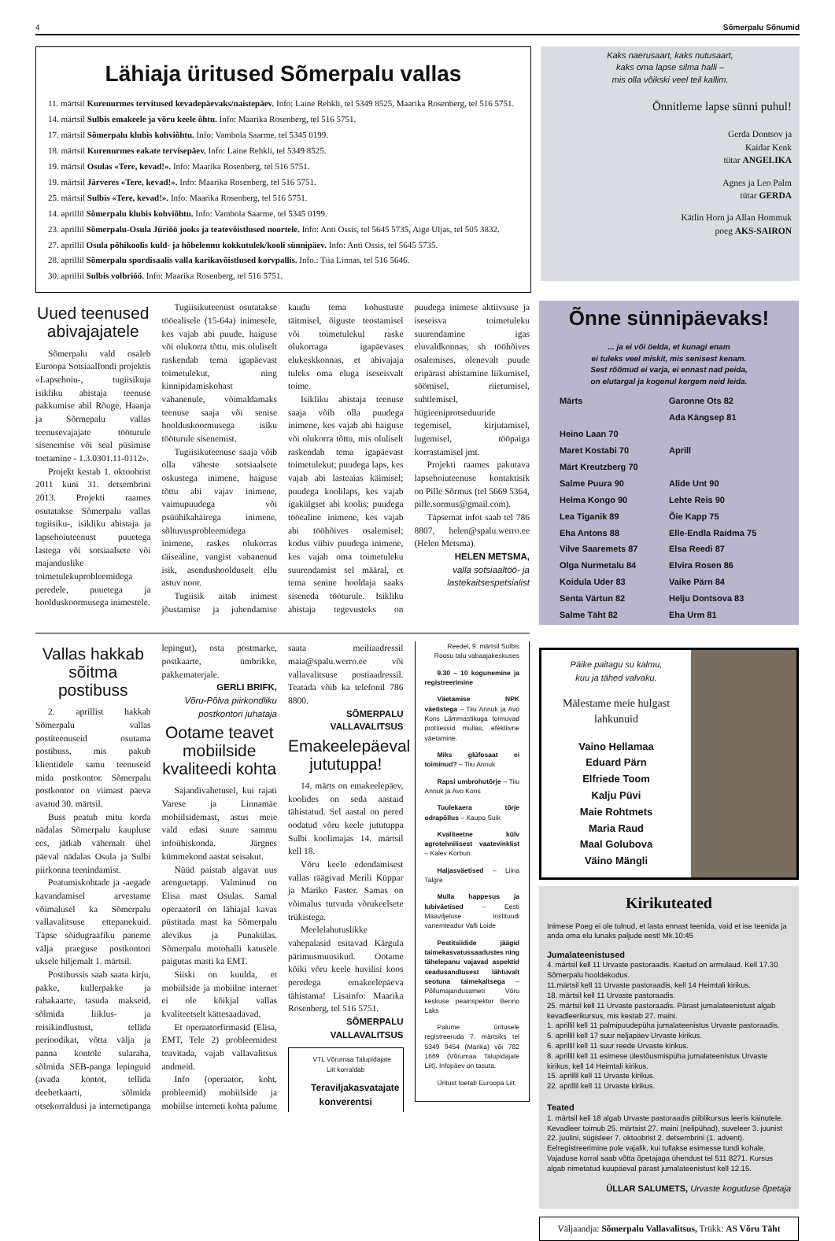4 Sõmerpalu Sõnumid
Lähiaja üritused Sõmerpalu vallas
11. märtsil Kurenurmes tervitused kevadepäevaks/naistepäev. Info: Laine Rehkli, tel 5349 8525, Maarika Rosenberg, tel 516 5751.
14. märtsil Sulbis emakeele ja võru keele õhtu. Info: Maarika Rosenberg, tel 516 5751.
17. märtsil Sõmerpalu klubis kohviõhtu. Info: Vambola Saarme, tel 5345 0199.
18. märtsil Kurenurmes eakate tervisepäev. Info: Laine Rehkli, tel 5349 8525.
19. märtsil Osulas «Tere, kevad!». Info: Maarika Rosenberg, tel 516 5751.
19. märtsil Järveres «Tere, kevad!». Info: Maarika Rosenberg, tel 516 5751.
25. märtsil Sulbis «Tere, kevad!». Info: Maarika Rosenberg, tel 516 5751.
14. aprillil Sõmerpalu klubis kohviõhtu. Info: Vambola Saarme, tel 5345 0199.
23. aprillil Sõmerpalu-Osula Jüriöö jooks ja teatevõistlused noortele. Info: Anti Ossis, tel 5645 5735, Aige Uljas, tel 505 3832.
27. aprillil Osula põhikoolis kuld- ja hõbelennu kokkutulek/kooli sünnipäev. Info: Anti Ossis, tel 5645 5735.
28. aprillil Sõmerpalu spordisaalis valla karikavõistlused korvpallis. Info.: Tiia Linnas, tel 516 5646.
30. aprillil Sulbis volbriöö. Info: Maarika Rosenberg, tel 516 5751.
Kaks naerusaart, kaks nutusaart,
kaks oma lapse silma halli –
mis olla võikski veel teil kallim.
Õnnitleme lapse sünni puhul!
Gerda Dontsov ja
Kaidar Kenk
tütar ANGELIKA
Agnes ja Leo Palm
tütar GERDA
Kätlin Horn ja Allan Hommuk
poeg AKS-SAIRON
Uued teenused abivajajatele
Sõmerpalu vald osaleb Euroopa Sotsiaalfondi projektis «Lapsehoiu-, tugiisikuja isikliku abistaja teenuse pakkumise abil Rõuge, Haanja ja Sõrmepalu vallas teenusevajajate tööturule sisenemise või seal püsimise toetamine - 1.3.0301.11-0112».
Projekt kestab 1. oktoobrist 2011 kuni 31. detsembrini 2013. Projekti raames osutatakse Sõmerpalu vallas tugiisiku-, isikliku abistaja ja lapsehoiuteenust puuetega lastega või sotsiaalsete või majanduslike toimetulekuprobleemidega peredele, puuetega ja hoolduskoormusega inimestele.
Tugiisikuteenust osutatakse tööealisele (15-64a) inimesele, kes vajab abi puude, haiguse või olukorra tõttu, mis oluliselt raskendab tema igapäevast toimetulekut, ning kinnipidamiskohast vabanenule, võimaldamaks teenuse saaja või senise hoolduskoormusega isiku tööturule sisenemist.
Tugiisikuteenuse saaja võib olla väheste sotsiaalsete oskustega inimene, haiguse tõttu abi vajav inimene, vaimupuudega või psüühikahäirega inimene, sõltuvusprobleemidega inimene, raskes olukorras täisealine, vangist vabanenud isik, asendushoolduselt ellu astuv noor.
Tugiisik aitab inimest jõustamise ja juhendamise kaudu tema kohustuste täitmisel, õiguste teostamisel või toimetulekul raske olukorraga igapäevases elukeskkonnas, et abivajaja tuleks oma eluga iseseisvalt toime.
Isikliku abistaja teenuse saaja võib olla puudega inimene, kes vajab abi haiguse või olukorra tõttu, mis oluliselt raskendab tema igapäevast toimetulekut; puudega laps, kes vajab abi lasteaias käimisel; puudega koolilaps, kes vajab igakülgset abi koolis; puudega tööealine inimene, kes vajab abi tööhõives osalemisel; kodus viibiv puudega inimene, kes vajab oma toimetuleku suurendamist sel määral, et tema senine hooldaja saaks siseneda tööturule. Isikliku abistaja tegevusteks on puudega inimese aktiivsuse ja iseseisva toimetuleku suurendamine igas eluvaldkonnas, sh tööhõives osalemises, olenevalt puude eripärast abistamine liikumisel, söömisel, riietumisel, suhtlemisel, hügieeniprotseduuride tegemisel, kirjutamisel, lugemisel, tööpaiga korrastamisel jmt.
Projekti raames pakutava lapsehoiuteenuse kontaktisik on Pille Sõrmus (tel 5669 5364, pille.sormus@gmail.com).
Täpsemat infot saab tel 786 8807, helen@spalu.werro.ee (Helen Metsma).
HELEN METSMA,
valla sotsiaaltöö- ja lastekaitsespetsialist
Õnne sünnipäevaks!
... ja ei või öelda, et kunagi enam
ei tuleks veel miskit, mis senisest kenam.
Sest rõõmud ei varja, ei ennast nad peida,
on elutargal ja kogenul kergem neid leida.
Märts Garonne Ots 82 Ada Kängsep 81 Heino Laan 70 Maret Kostabi 70 Aprill Märt Kreutzberg 70 Salme Puura 90 Alide Unt 90 Helma Kongo 90 Lehte Reis 90 Lea Tiganik 89 Õie Kapp 75 Eha Antons 88 Elle-Endla Raidma 75 Vilve Saaremets 87 Elsa Reedi 87 Olga Nurmetalu 84 Elvira Rosen 86 Koidula Uder 83 Vaike Pärn 84 Senta Värtun 82 Helju Dontsova 83 Salme Täht 82 Eha Urm 81
Vallas hakkab sõitma postibuss
2. aprillist hakkab Sõmerpalu vallas postiteenuseid osutama postibuss, mis pakub klientidele samu teenuseid mida postkontor. Sõmerpalu postkontor on viimast päeva avatud 30. märtsil.
Buss peatub mitu korda nädalas Sõmerpalu kaupluse ees, jätkab vähemalt ühel päeval nädalas Osula ja Sulbi piirkonna teenindamist.
Peatumiskohtade ja -aegade kavandamisel arvestame võimalusel ka Sõmerpalu vallavalitsuse ettepanekuid. Täpse sõidugraafiku paneme välja praeguse postkontori uksele hiljemalt 1. märtsil.
Postibussis saab saata kirju, pakke, kullerpakke ja rahakaarte, tasuda makseid, sõlmida liiklus- ja reisikindlustust, tellida perioodikat, võtta välja ja panna kontole sularaha, sõlmida SEB-panga lepinguid (avada kontot, tellida deebetkaarti, sõlmida otsekorraldusi ja internetipanga lepingut), osta postmarke, postkaarte, ümbrikke, pakkematerjale.
GERLI BRIFK,
Võru-Põlva piirkondliku postkontori juhataja
Ootame teavet mobiilside kvaliteedi kohta
Sajandivahetusel, kui rajati Varese ja Linnamäe mobiilsidemast, astus meie vald edasi suure sammu infoühiskonda. Järgnes kümmekond aastat seisakut.
Nüüd paistab algavat uus arenguetapp. Valminud on Elisa mast Osulas. Samal operaatoril on lähiajal kavas püstitada mast ka Sõmerpalu alevikus ja Punakülas. Sõmerpalu motohalli katusele paigutas masti ka EMT.
Siiski on kuulda, et mobiilside ja mobiilne internet ei ole kõikjal vallas kvaliteetselt kättesaadavad.
Et operaatorfirmasid (Elisa, EMT, Tele 2) probleemidest teavitada, vajab vallavalitsus andmeid.
Info (operaator, koht, probleemid) mobiilside ja mobiilse interneti kohta palume saata meiliaadressil maia@spalu.werro.ee või vallavalitsuse postiaadressil. Teatada võib ka telefonil 786 8800.
SÕMERPALU VALLAVALITSUS
Emakeelepäeval jututuppa!
14. märts on emakeelepäev, koolides on seda aastaid tähistatud. Sel aastal on pered oodatud võru keele jututuppa Sulbi koolimajas 14. märtsil kell 18.
Võru keele edendamisest vallas räägivad Merili Küppar ja Mariko Faster. Samas on võimalus tutvuda võrukeelsete trükistega.
Meelelahutuslikke vahepalasid esitavad Kärgula pärimusmuusikud. Ootame kõiki võru keele huvilisi koos peredega emakeelepäeva tähistama! Lisainfo: Maarika Rosenberg, tel 516 5751.
SÕMERPALU VALLAVALITSUS
VTL Võrumaa Talupidajate Liit korraldab
Teraviljakasvatajate konverentsi
Reedel, 9. märtsil Sulbis Roosu talu vabaajakeskuses
9.30 – 10 kogunemine ja registreerimine
Väetamise NPK väetistega – Tiiu Annuk ja Avo Kons Lämmastikuga toimuvad protsessid mullas, efektiivne väetamine.
Miks glüfosaat ei toiminud? – Tiiu Annuk
Rapsi umbrohutõrje – Tiiu Annuk ja Avo Kons
Tuulekaera tõrje odrapõllus – Kaupo Suik
Kvaliteetne külv agrotehnilisest vaatevinklist – Kalev Korbun
Haljasväetised – Liina Talgre
Mulla happesus ja lubiväetised – Eesti Maaviljeluse Instituudi vanemteadur Valli Loide
Pestitsiidide jäägid taimekasvatussaadustes ning tähelepanu vajavad aspektid seadusandlusest lähtuvalt seotuna taimekaitsega – Põllumajandusameti Võru keskuse peainspektor Benno Laks
Palume üritusele registreeruda 7. märtsiks tel 5349 9454 (Marika) või 782 1669 (Võrumaa Talupidajate Liit). Infopäev on tasuta.
Üritust toetab Euroopa Liit.
Päike paitagu su kalmu,
kuu ja tähed valvaku.
Mälestame meie hulgast lahkunuid
Vaino Hellamaa
Eduard Pärn
Elfriede Toom
Kalju Püvi
Maie Rohtmets
Maria Raud
Maal Golubova
Väino Mängli
Kirikuteated
Inimese Poeg ei ole tulnud, et lasta ennast teenida, vaid et ise teenida ja anda oma elu lunaks paljude eest! Mk.10:45
Jumalateenistused
4. märtsil kell 11 Urvaste pastoraadis. Kaetud on armulaud. Kell 17.30 Sõmerpalu hooldekodus.
11.märtsil kell 11 Urvaste pastoraadis, kell 14 Heimtali kirikus.
18. märtsil kell 11 Urvaste pastoraadis.
25. märtsil kell 11 Urvaste pastoraadis. Pärast jumalateenistust algab kevadleerikursus, mis kestab 27. maini.
1. aprillil kell 11 palmipuudepüha jumalateenistus Urvaste pastoraadis.
5. aprillil kell 17 suur neljapäev Urvaste kirikus.
6. aprillil kell 11 suur reede Urvaste kirikus.
8. aprillil kell 11 esimese ülestõusmispüha jumalateenistus Urvaste kirikus, kell 14 Heimtali kirikus.
15. aprillil kell 11 Urvaste kirikus.
22. aprillil kell 11 Urvaste kirikus.
Teated
1. märtsil kell 18 algab Urvaste pastoraadis piiblikursus leeris käinutele. Kevadleer toimub 25. märtsist 27. maini (nelipühad), suveleer 3. juunist 22. juulini, sügisleer 7. oktoobrist 2. detsembrini (1. advent). Eelregistreerimine pole vajalik, kui tullakse esimesse tundi kohale. Vajaduse korral saab võtta õpetajaga ühendust tel 511 8271. Kursus algab nimetatud kuupäeval pärast jumalateenistust kell 12.15.
ÜLLAR SALUMETS, Urvaste koguduse õpetaja
Väljaandja: Sõmerpalu Vallavalitsus, Trükk: AS Võru Täht